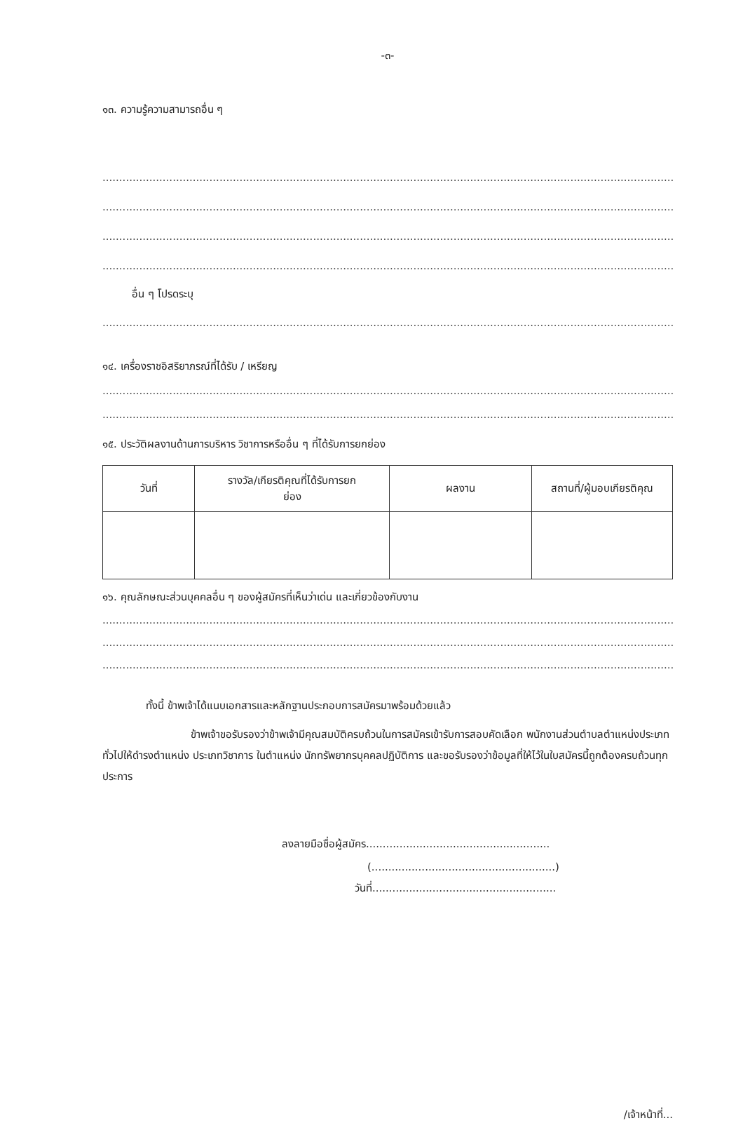-๓-
๑๓. ความรู้ความสามารถอื่น ๆ
..............................................................................................................................................................................................................
..............................................................................................................................................................................................................
..............................................................................................................................................................................................................
..............................................................................................................................................................................................................
อื่น ๆ โปรดระบุ
..............................................................................................................................................................................................................
๑๔. เครื่องราชอิสริยาภรณ์ที่ได้รับ / เหรียญ
..............................................................................................................................................................................................................
..............................................................................................................................................................................................................
๑๕. ประวัติผลงานด้านการบริหาร วิชาการหรืออื่น ๆ ที่ได้รับการยกย่อง
| วันที่ | รางวัล/เกียรติคุณที่ได้รับการยก ย่อง | ผลงาน | สถานที่/ผู้มอบเกียรติคุณ |
| --- | --- | --- | --- |
๑๖. คุณลักษณะส่วนบุคคลอื่น ๆ ของผู้สมัครที่เห็นว่าเด่น และเกี่ยวข้องกับงาน
..............................................................................................................................................................................................................
..............................................................................................................................................................................................................
..............................................................................................................................................................................................................
ทั้งนี้ ข้าพเจ้าได้แนบเอกสารและหลักฐานประกอบการสมัครมาพร้อมด้วยแล้ว
ข้าพเจ้าขอรับรองว่าข้าพเจ้ามีคุณสมบัติครบถ้วนในการสมัครเข้ารับการสอบคัดเลือก พนักงานส่วนตำบลตำแหน่งประเภททั่วไปให้ดำรงตำแหน่ง ประเภทวิชาการ ในตำแหน่ง นักทรัพยากรบุคคลปฏิบัติการ และขอรับรองว่าข้อมูลที่ให้ไว้ในใบสมัครนี้ถูกต้องครบถ้วนทุกประการ
ลงลายมือชื่อผู้สมัคร.......................................................
(.......................................................)
วันที่.......................................................
/เจ้าหน้าที่...